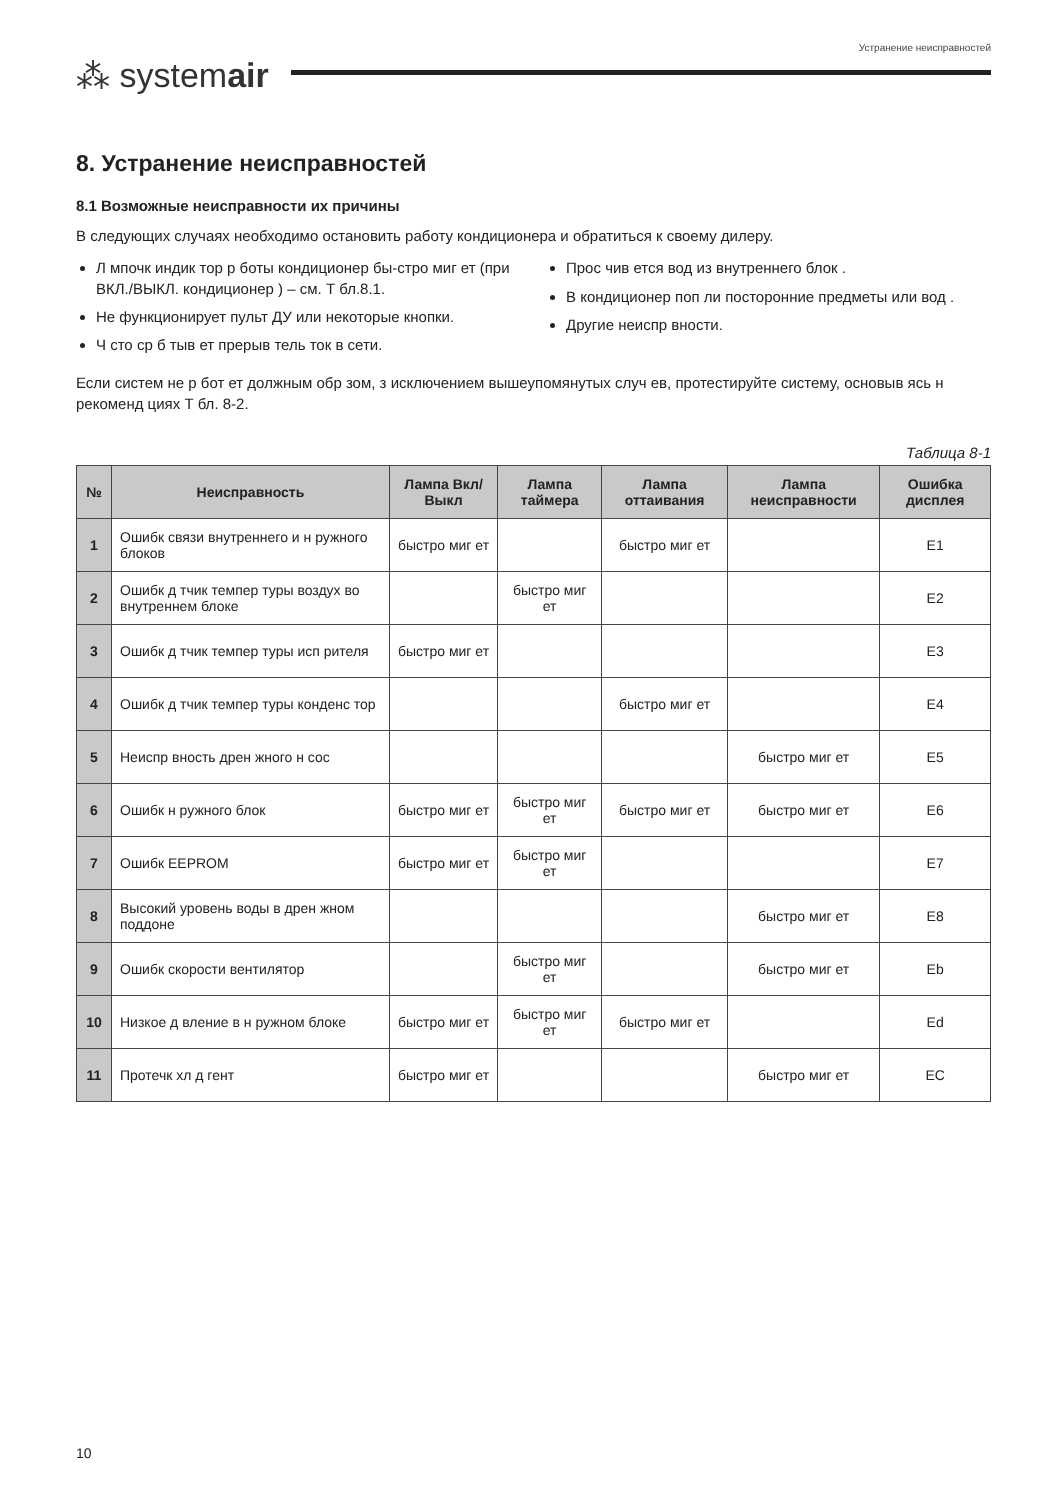⁂ systemair
Устранение неисправностей
8. Устранение неисправностей
8.1 Возможные неисправности их причины
В следующих случаях необходимо остановить работу кондиционера и обратиться к своему дилеру.
Л мпочк индик тор р боты кондиционер бы-стро миг ет (при ВКЛ./ВЫКЛ. кондиционер ) – см. Т бл.8.1.
Не функционирует пульт ДУ или некоторые кнопки.
Ч сто ср б тыв ет прерыв тель ток в сети.
Прос чив ется вод из внутреннего блок .
В кондиционер поп ли посторонние предметы или вод .
Другие неиспр вности.
Если систем не р бот ет должным обр зом, з исключением вышеупомянутых случ ев, протестируйте систему, основыв ясь н рекоменд циях Т бл. 8-2.
Таблица 8-1
| № | Неисправность | Лампа Вкл/ Выкл | Лампа таймера | Лампа оттаивания | Лампа неисправности | Ошибка дисплея |
| --- | --- | --- | --- | --- | --- | --- |
| 1 | Ошибк связи внутреннего и н ружного блоков | быстро миг ет | | быстро миг ет | | E1 |
| 2 | Ошибк д тчик темпер туры воздух во внутреннем блоке | | быстро миг ет | | | E2 |
| 3 | Ошибк д тчик темпер туры исп рителя | быстро миг ет | | | | E3 |
| 4 | Ошибк д тчик темпер туры конденс тор | | | быстро миг ет | | E4 |
| 5 | Неиспр вность дрен жного н сос | | | | быстро миг ет | E5 |
| 6 | Ошибк н ружного блок | быстро миг ет | быстро миг ет | быстро миг ет | быстро миг ет | E6 |
| 7 | Ошибк EEPROM | быстро миг ет | быстро миг ет | | | E7 |
| 8 | Высокий уровень воды в дрен жном поддоне | | | | быстро миг ет | E8 |
| 9 | Ошибк скорости вентилятор | | быстро миг ет | | быстро миг ет | Eb |
| 10 | Низкое д вление в н ружном блоке | быстро миг ет | быстро миг ет | быстро миг ет | | Ed |
| 11 | Протечк хл д гент | быстро миг ет | | | быстро миг ет | EC |
10